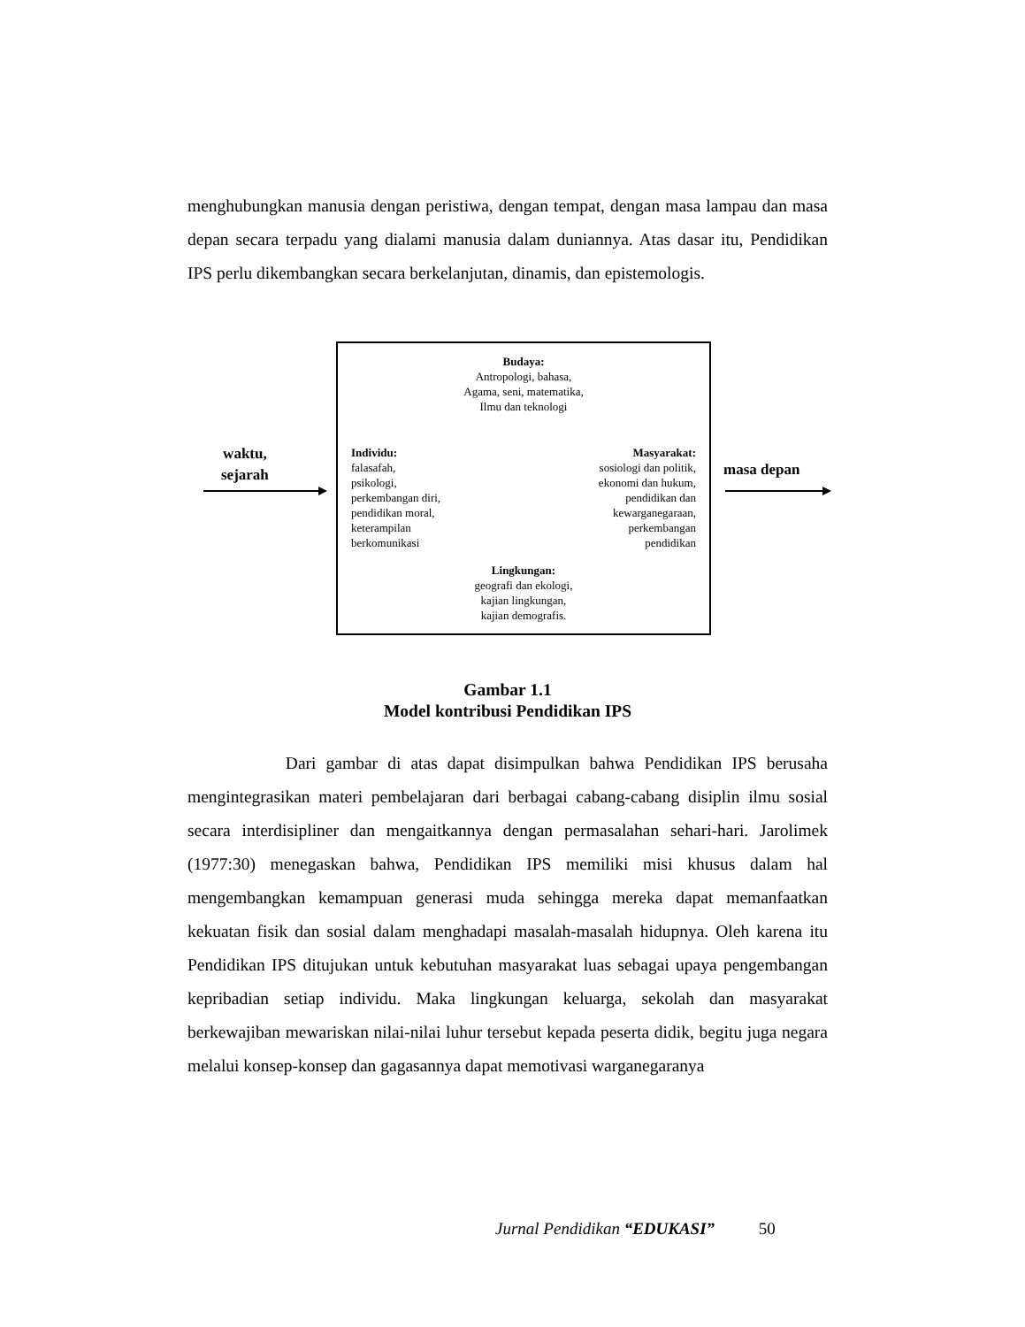menghubungkan manusia dengan peristiwa, dengan tempat, dengan masa lampau dan masa depan secara terpadu yang dialami manusia dalam duniannya. Atas dasar itu, Pendidikan IPS perlu dikembangkan secara berkelanjutan, dinamis, dan epistemologis.
waktu,
sejarah
Budaya:
Antropologi, bahasa,
Agama, seni, matematika,
Ilmu dan teknologi
Individu:
falasafah,
psikologi,
perkembangan diri,
pendidikan moral,
keterampilan
berkomunikasi
Masyarakat:
sosiologi dan politik,
ekonomi dan hukum,
pendidikan dan
kewarganegaraan,
perkembangan
pendidikan
Lingkungan:
geografi dan ekologi,
kajian lingkungan,
kajian demografis.
masa depan
Gambar 1.1
Model kontribusi Pendidikan IPS
Dari gambar di atas dapat disimpulkan bahwa Pendidikan IPS berusaha mengintegrasikan materi pembelajaran dari berbagai cabang-cabang disiplin ilmu sosial secara interdisipliner dan mengaitkannya dengan permasalahan sehari-hari. Jarolimek (1977:30) menegaskan bahwa, Pendidikan IPS memiliki misi khusus dalam hal mengembangkan kemampuan generasi muda sehingga mereka dapat memanfaatkan kekuatan fisik dan sosial dalam menghadapi masalah-masalah hidupnya. Oleh karena itu Pendidikan IPS ditujukan untuk kebutuhan masyarakat luas sebagai upaya pengembangan kepribadian setiap individu. Maka lingkungan keluarga, sekolah dan masyarakat berkewajiban mewariskan nilai-nilai luhur tersebut kepada peserta didik, begitu juga negara melalui konsep-konsep dan gagasannya dapat memotivasi warganegaranya
Jurnal Pendidikan “EDUKASI” 50